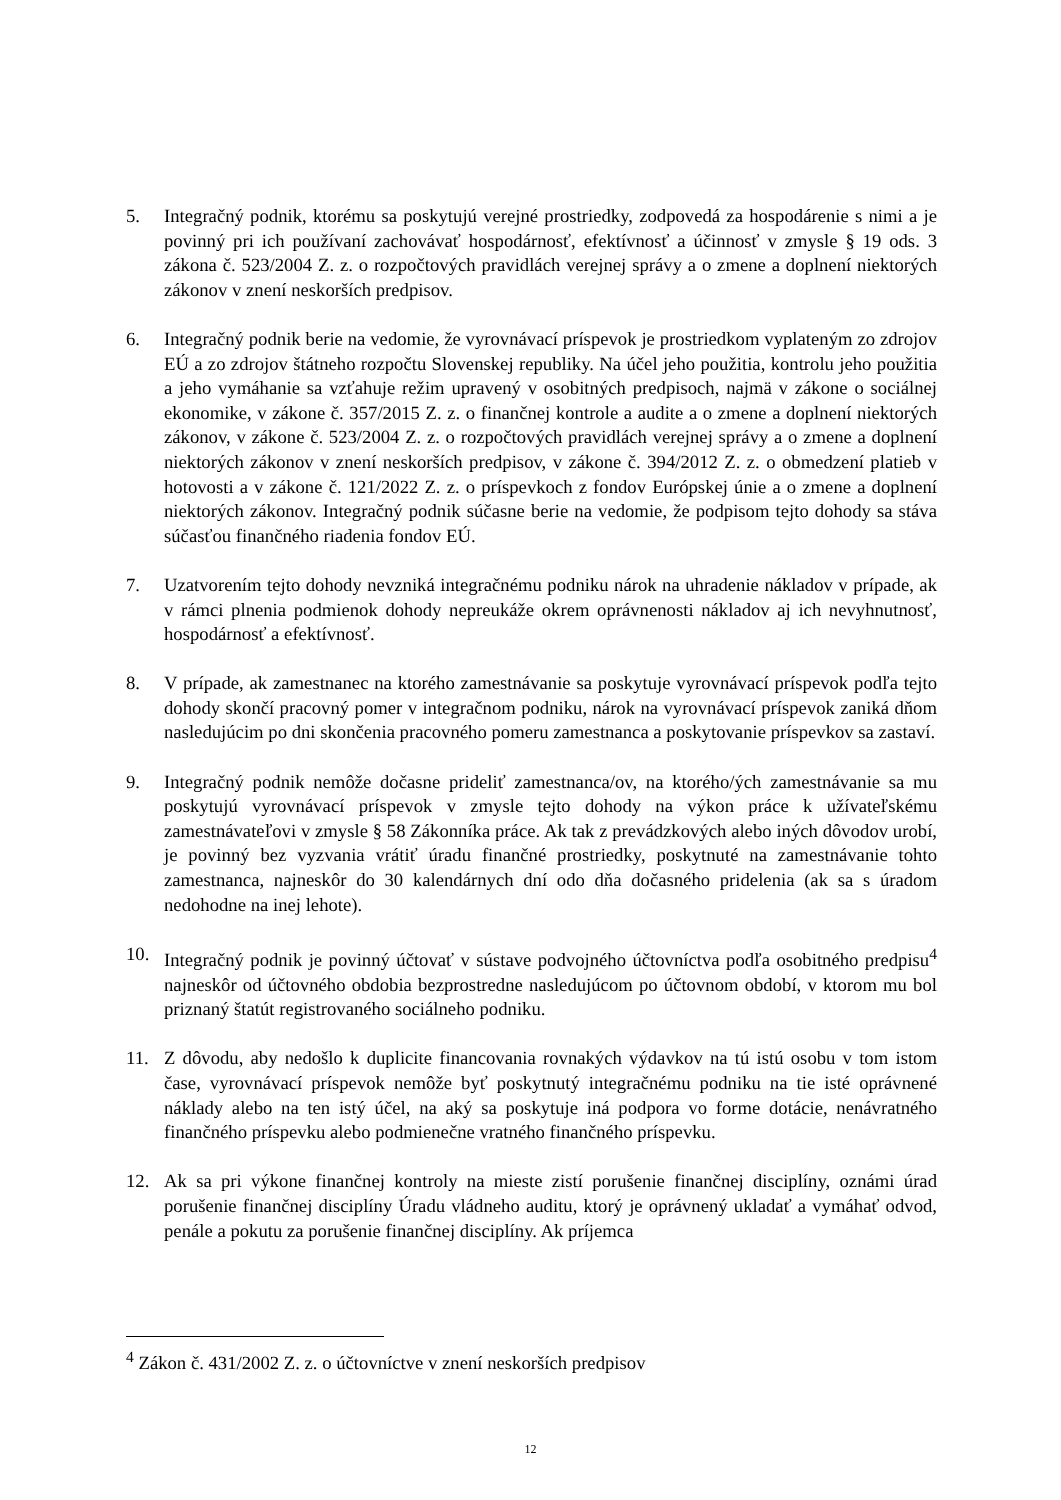5. Integračný podnik, ktorému sa poskytujú verejné prostriedky, zodpovedá za hospodárenie s nimi a je povinný pri ich používaní zachovávať hospodárnosť, efektívnosť a účinnosť v zmysle § 19 ods. 3 zákona č. 523/2004 Z. z. o rozpočtových pravidlách verejnej správy a o zmene a doplnení niektorých zákonov v znení neskorších predpisov.
6. Integračný podnik berie na vedomie, že vyrovnávací príspevok je prostriedkom vyplateným zo zdrojov EÚ a zo zdrojov štátneho rozpočtu Slovenskej republiky. Na účel jeho použitia, kontrolu jeho použitia a jeho vymáhanie sa vzťahuje režim upravený v osobitných predpisoch, najmä v zákone o sociálnej ekonomike, v zákone č. 357/2015 Z. z. o finančnej kontrole a audite a o zmene a doplnení niektorých zákonov, v zákone č. 523/2004 Z. z. o rozpočtových pravidlách verejnej správy a o zmene a doplnení niektorých zákonov v znení neskorších predpisov, v zákone č. 394/2012 Z. z. o obmedzení platieb v hotovosti a v zákone č. 121/2022 Z. z. o príspevkoch z fondov Európskej únie a o zmene a doplnení niektorých zákonov. Integračný podnik súčasne berie na vedomie, že podpisom tejto dohody sa stáva súčasťou finančného riadenia fondov EÚ.
7. Uzatvorením tejto dohody nevzniká integračnému podniku nárok na uhradenie nákladov v prípade, ak v rámci plnenia podmienok dohody nepreukáže okrem oprávnenosti nákladov aj ich nevyhnutnosť, hospodárnosť a efektívnosť.
8. V prípade, ak zamestnanec na ktorého zamestnávanie sa poskytuje vyrovnávací príspevok podľa tejto dohody skončí pracovný pomer v integračnom podniku, nárok na vyrovnávací príspevok zaniká dňom nasledujúcim po dni skončenia pracovného pomeru zamestnanca a poskytovanie príspevkov sa zastaví.
9. Integračný podnik nemôže dočasne prideliť zamestnanca/ov, na ktorého/ých zamestnávanie sa mu poskytujú vyrovnávací príspevok v zmysle tejto dohody na výkon práce k užívateľskému zamestnávateľovi v zmysle § 58 Zákonníka práce. Ak tak z prevádzkových alebo iných dôvodov urobí, je povinný bez vyzvania vrátiť úradu finančné prostriedky, poskytnuté na zamestnávanie tohto zamestnanca, najneskôr do 30 kalendárnych dní odo dňa dočasného pridelenia (ak sa s úradom nedohodne na inej lehote).
10. Integračný podnik je povinný účtovať v sústave podvojného účtovníctva podľa osobitného predpisu<sup>4</sup> najneskôr od účtovného obdobia bezprostredne nasledujúcom po účtovnom období, v ktorom mu bol priznaný štatút registrovaného sociálneho podniku.
11. Z dôvodu, aby nedošlo k duplicite financovania rovnakých výdavkov na tú istú osobu v tom istom čase, vyrovnávací príspevok nemôže byť poskytnutý integračnému podniku na tie isté oprávnené náklady alebo na ten istý účel, na aký sa poskytuje iná podpora vo forme dotácie, nenávratného finančného príspevku alebo podmienečne vratného finančného príspevku.
12. Ak sa pri výkone finančnej kontroly na mieste zistí porušenie finančnej disciplíny, oznámi úrad porušenie finančnej disciplíny Úradu vládneho auditu, ktorý je oprávnený ukladať a vymáhať odvod, penále a pokutu za porušenie finančnej disciplíny. Ak príjemca
<sup>4</sup> Zákon č. 431/2002 Z. z. o účtovníctve v znení neskorších predpisov
12